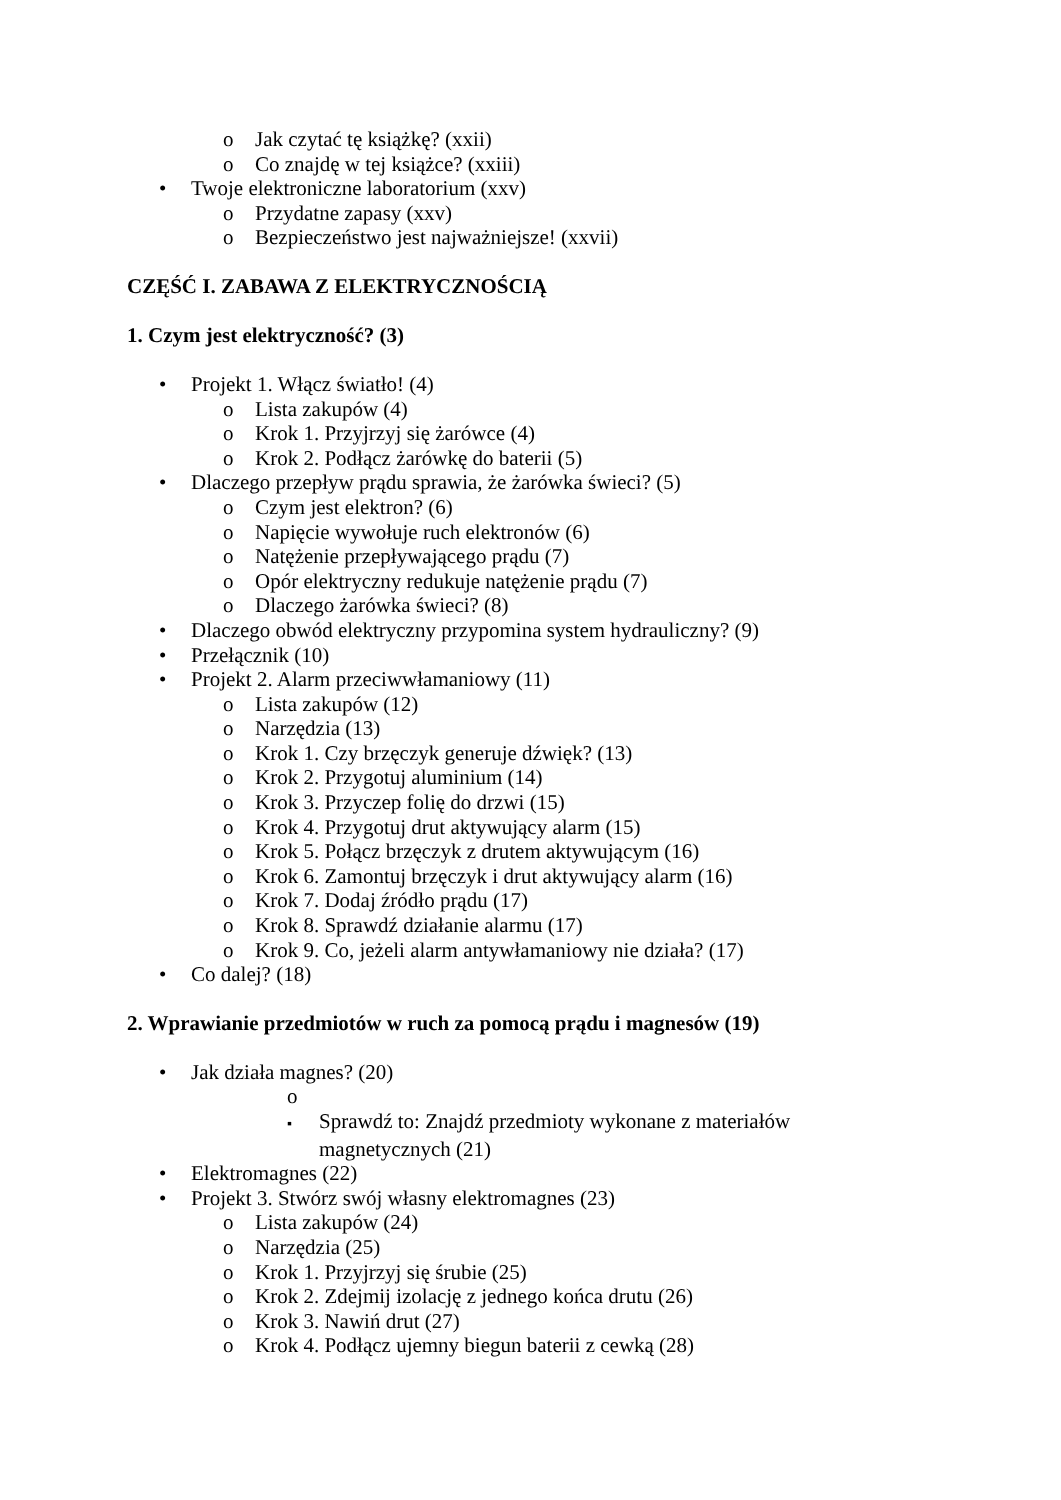o Jak czytać tę książkę? (xxii)
o Co znajdę w tej książce? (xxiii)
• Twoje elektroniczne laboratorium (xxv)
o Przydatne zapasy (xxv)
o Bezpieczeństwo jest najważniejsze! (xxvii)
CZĘŚĆ I. ZABAWA Z ELEKTRYCZNOŚCIĄ
1. Czym jest elektryczność? (3)
• Projekt 1. Włącz światło! (4)
o Lista zakupów (4)
o Krok 1. Przyjrzyj się żarówce (4)
o Krok 2. Podłącz żarówkę do baterii (5)
• Dlaczego przepływ prądu sprawia, że żarówka świeci? (5)
o Czym jest elektron? (6)
o Napięcie wywołuje ruch elektronów (6)
o Natężenie przepływającego prądu (7)
o Opór elektryczny redukuje natężenie prądu (7)
o Dlaczego żarówka świeci? (8)
• Dlaczego obwód elektryczny przypomina system hydrauliczny? (9)
• Przełącznik (10)
• Projekt 2. Alarm przeciwwłamaniowy (11)
o Lista zakupów (12)
o Narzędzia (13)
o Krok 1. Czy brzęczyk generuje dźwięk? (13)
o Krok 2. Przygotuj aluminium (14)
o Krok 3. Przyczep folię do drzwi (15)
o Krok 4. Przygotuj drut aktywujący alarm (15)
o Krok 5. Połącz brzęczyk z drutem aktywującym (16)
o Krok 6. Zamontuj brzęczyk i drut aktywujący alarm (16)
o Krok 7. Dodaj źródło prądu (17)
o Krok 8. Sprawdź działanie alarmu (17)
o Krok 9. Co, jeżeli alarm antywłamaniowy nie działa? (17)
• Co dalej? (18)
2. Wprawianie przedmiotów w ruch za pomocą prądu i magnesów (19)
• Jak działa magnes? (20)
o
▪ Sprawdź to: Znajdź przedmioty wykonane z materiałów magnetycznych (21)
• Elektromagnes (22)
• Projekt 3. Stwórz swój własny elektromagnes (23)
o Lista zakupów (24)
o Narzędzia (25)
o Krok 1. Przyjrzyj się śrubie (25)
o Krok 2. Zdejmij izolację z jednego końca drutu (26)
o Krok 3. Nawiń drut (27)
o Krok 4. Podłącz ujemny biegun baterii z cewką (28)